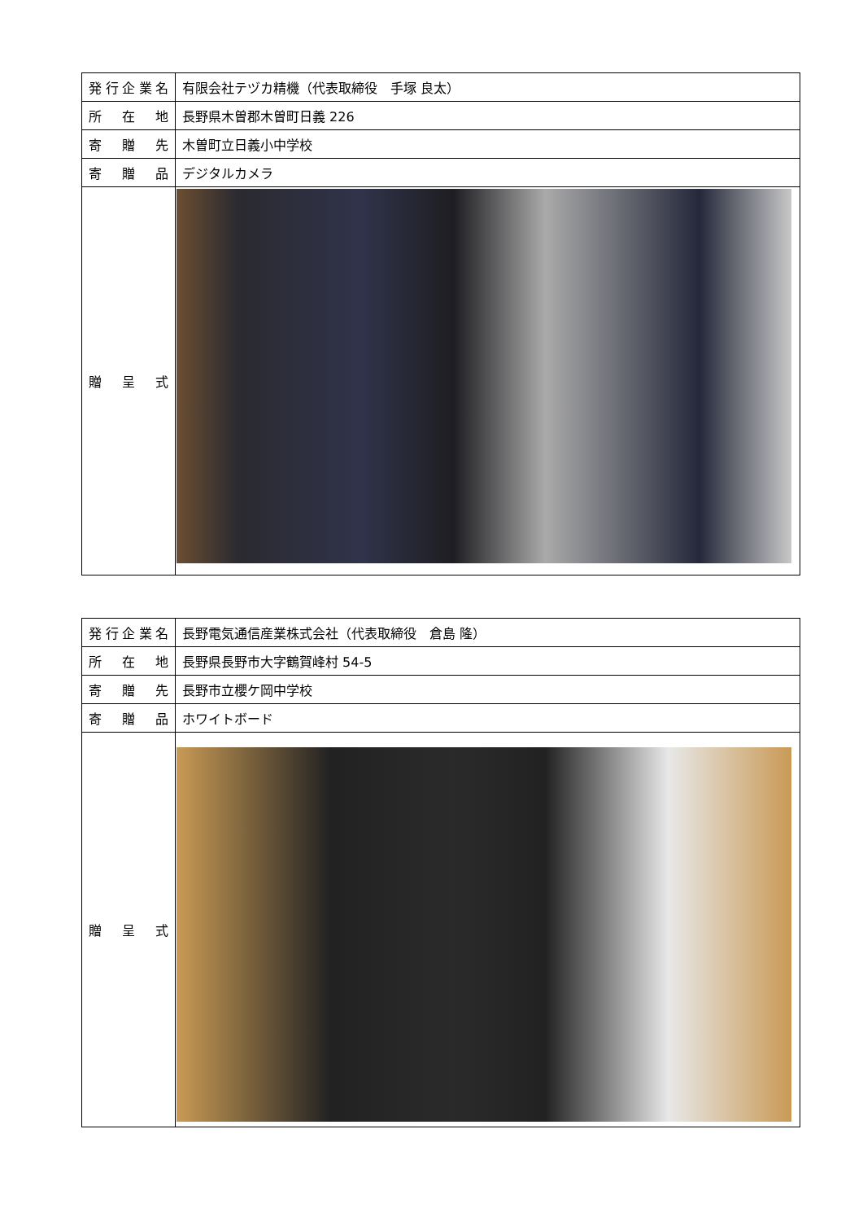| 発行企業名 | 有限会社テヅカ精機（代表取締役 手塚 良太） |
| 所 在 地 | 長野県木曽郡木曽町日義 226 |
| 寄 贈 先 | 木曽町立日義小中学校 |
| 寄 贈 品 | デジタルカメラ |
| 贈 呈 式 | |
| 発行企業名 | 長野電気通信産業株式会社（代表取締役 倉島 隆） |
| 所 在 地 | 長野県長野市大字鶴賀峰村 54-5 |
| 寄 贈 先 | 長野市立櫻ケ岡中学校 |
| 寄 贈 品 | ホワイトボード |
| 贈 呈 式 | |